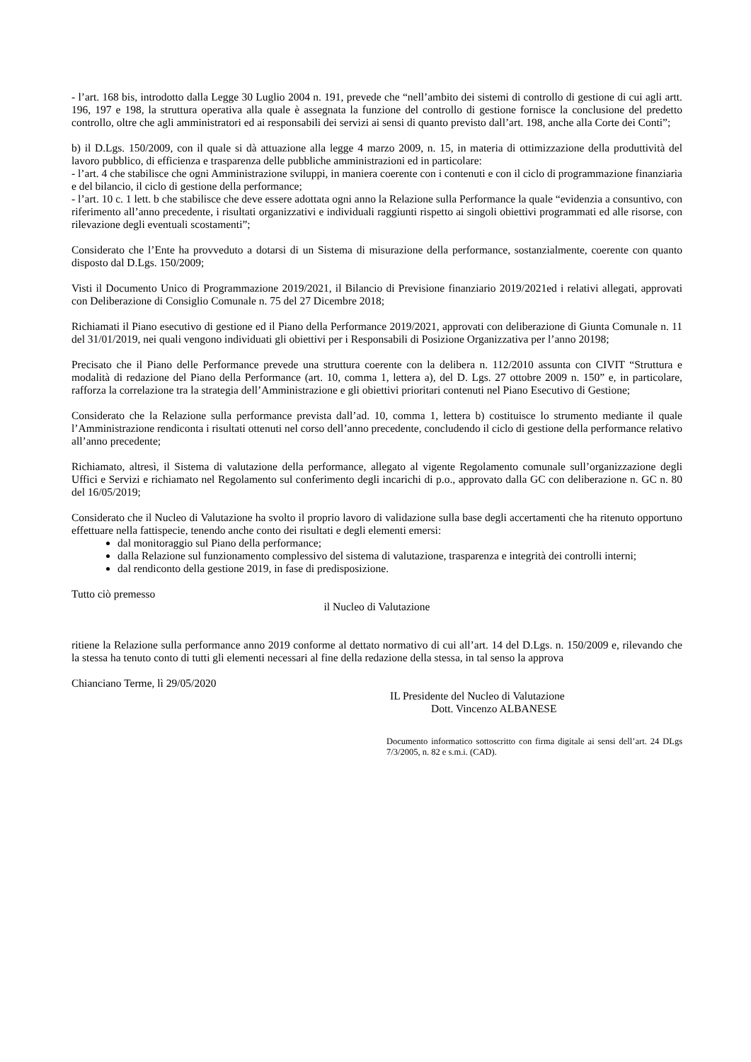- l’art. 168 bis, introdotto dalla Legge 30 Luglio 2004 n. 191, prevede che “nell’ambito dei sistemi di controllo di gestione di cui agli artt. 196, 197 e 198, la struttura operativa alla quale è assegnata la funzione del controllo di gestione fornisce la conclusione del predetto controllo, oltre che agli amministratori ed ai responsabili dei servizi ai sensi di quanto previsto dall’art. 198, anche alla Corte dei Conti”;
b) il D.Lgs. 150/2009, con il quale si dà attuazione alla legge 4 marzo 2009, n. 15, in materia di ottimizzazione della produttività del lavoro pubblico, di efficienza e trasparenza delle pubbliche amministrazioni ed in particolare:
- l’art. 4 che stabilisce che ogni Amministrazione sviluppi, in maniera coerente con i contenuti e con il ciclo di programmazione finanziaria e del bilancio, il ciclo di gestione della performance;
- l’art. 10 c. 1 lett. b che stabilisce che deve essere adottata ogni anno la Relazione sulla Performance la quale “evidenzia a consuntivo, con riferimento all’anno precedente, i risultati organizzativi e individuali raggiunti rispetto ai singoli obiettivi programmati ed alle risorse, con rilevazione degli eventuali scostamenti”;
Considerato che l’Ente ha provveduto a dotarsi di un Sistema di misurazione della performance, sostanzialmente, coerente con quanto disposto dal D.Lgs. 150/2009;
Visti il Documento Unico di Programmazione 2019/2021, il Bilancio di Previsione finanziario 2019/2021ed i relativi allegati, approvati con Deliberazione di Consiglio Comunale n. 75 del 27 Dicembre 2018;
Richiamati il Piano esecutivo di gestione ed il Piano della Performance 2019/2021, approvati con deliberazione di Giunta Comunale n. 11 del 31/01/2019, nei quali vengono individuati gli obiettivi per i Responsabili di Posizione Organizzativa per l’anno 20198;
Precisato che il Piano delle Performance prevede una struttura coerente con la delibera n. 112/2010 assunta con CIVIT “Struttura e modalità di redazione del Piano della Performance (art. 10, comma 1, lettera a), del D. Lgs. 27 ottobre 2009 n. 150” e, in particolare, rafforza la correlazione tra la strategia dell’Amministrazione e gli obiettivi prioritari contenuti nel Piano Esecutivo di Gestione;
Considerato che la Relazione sulla performance prevista dall’ad. 10, comma 1, lettera b) costituisce lo strumento mediante il quale l’Amministrazione rendiconta i risultati ottenuti nel corso dell’anno precedente, concludendo il ciclo di gestione della performance relativo all’anno precedente;
Richiamato, altresì, il Sistema di valutazione della performance, allegato al vigente Regolamento comunale sull’organizzazione degli Uffici e Servizi e richiamato nel Regolamento sul conferimento degli incarichi di p.o., approvato dalla GC con deliberazione n. GC n. 80 del 16/05/2019;
Considerato che il Nucleo di Valutazione ha svolto il proprio lavoro di validazione sulla base degli accertamenti che ha ritenuto opportuno effettuare nella fattispecie, tenendo anche conto dei risultati e degli elementi emersi:
dal monitoraggio sul Piano della performance;
dalla Relazione sul funzionamento complessivo del sistema di valutazione, trasparenza e integrità dei controlli interni;
dal rendiconto della gestione 2019, in fase di predisposizione.
Tutto ciò premesso
il Nucleo di Valutazione
ritiene la Relazione sulla performance anno 2019 conforme al dettato normativo di cui all’art. 14 del D.Lgs. n. 150/2009 e, rilevando che la stessa ha tenuto conto di tutti gli elementi necessari al fine della redazione della stessa, in tal senso la approva
Chianciano Terme, lì 29/05/2020
IL Presidente del Nucleo di Valutazione
Dott. Vincenzo ALBANESE
Documento informatico sottoscritto con firma digitale ai sensi dell’art. 24 DLgs 7/3/2005, n. 82 e s.m.i. (CAD).